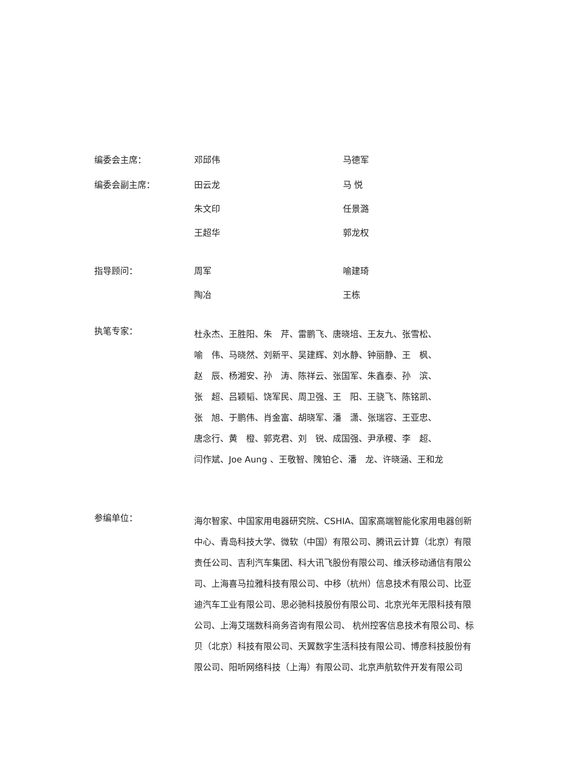编委会主席： 邓邱伟 马德军
编委会副主席： 田云龙
朱文印
王超华
马 悦
任景潞
郭龙权
指导顾问： 周军
陶冶
喻建琦
王栋
执笔专家：
杜永杰、王胜阳、朱　芹、雷鹏飞、唐晓培、王友九、张雪松、
喻　伟、马晓然、刘新平、吴建辉、刘水静、钟丽静、王　枫、
赵　辰、杨湘安、孙　涛、陈祥云、张国军、朱鑫泰、孙　滨、
张　超、吕颖韬、饶军民、周卫强、王　阳、王骁飞、陈铭凯、
张　旭、于鹏伟、肖金富、胡晓军、潘　潇、张瑞容、王亚忠、
唐念行、黄　橙、郭克君、刘　锐、成国强、尹承稷、李　超、
闫作斌、Joe Aung 、王敬智、隗铂仑、潘　龙、许晓涵、王和龙
参编单位：
海尔智家、中国家用电器研究院、CSHIA、国家高端智能化家用电器创新中心、青岛科技大学、微软（中国）有限公司、腾讯云计算（北京）有限责任公司、吉利汽车集团、科大讯飞股份有限公司、维沃移动通信有限公司、上海喜马拉雅科技有限公司、中移（杭州）信息技术有限公司、比亚迪汽车工业有限公司、思必驰科技股份有限公司、北京光年无限科技有限公司、上海艾瑞数科商务咨询有限公司、 杭州控客信息技术有限公司、标贝（北京）科技有限公司、天翼数字生活科技有限公司、博彦科技股份有限公司、阳听网络科技（上海）有限公司、北京声航软件开发有限公司